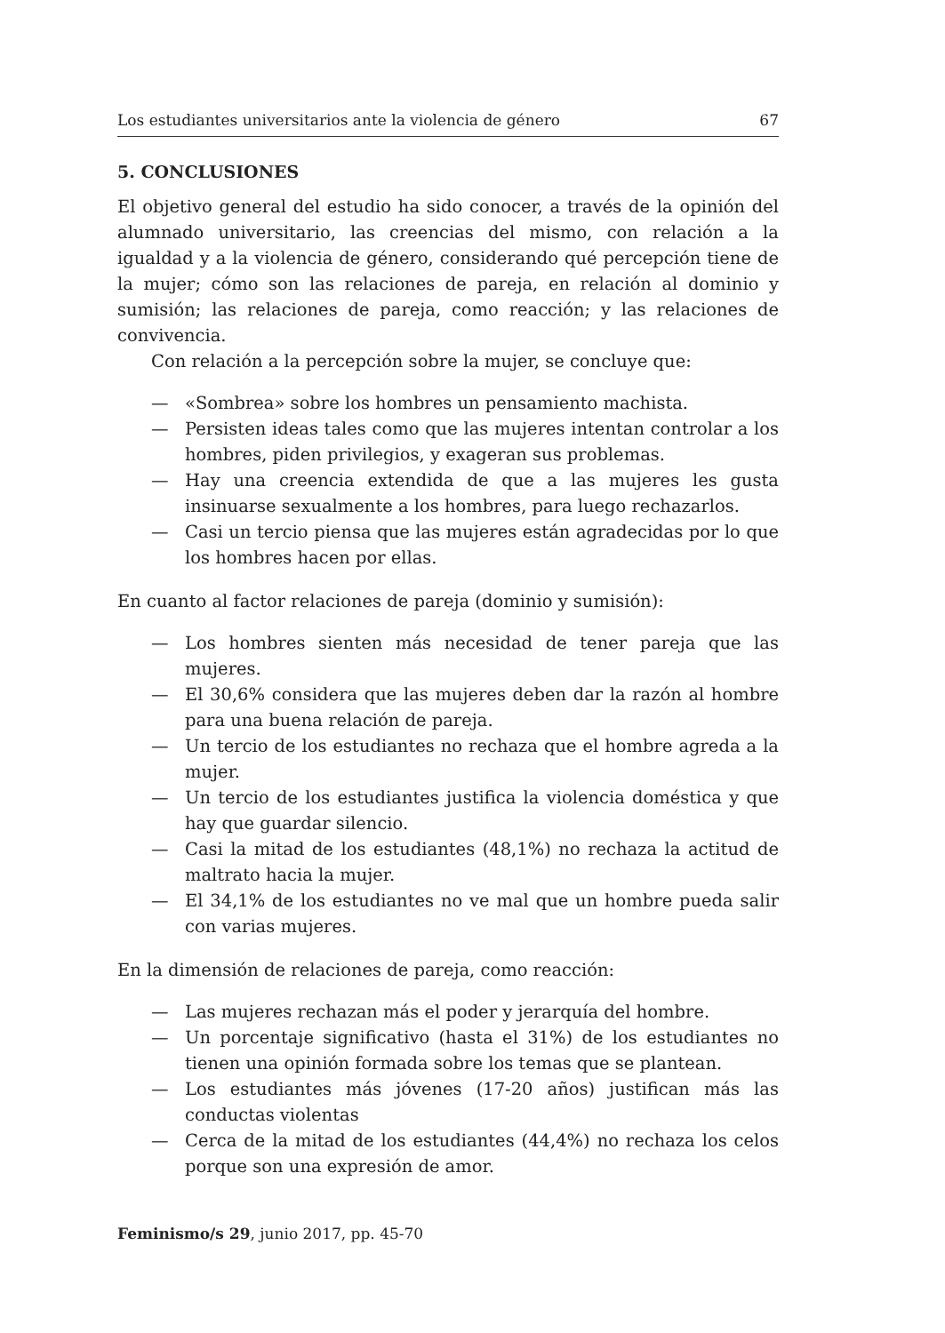Los estudiantes universitarios ante la violencia de género 67
5. CONCLUSIONES
El objetivo general del estudio ha sido conocer, a través de la opinión del alumnado universitario, las creencias del mismo, con relación a la igualdad y a la violencia de género, considerando qué percepción tiene de la mujer; cómo son las relaciones de pareja, en relación al dominio y sumisión; las relaciones de pareja, como reacción; y las relaciones de convivencia.
Con relación a la percepción sobre la mujer, se concluye que:
— «Sombrea» sobre los hombres un pensamiento machista.
— Persisten ideas tales como que las mujeres intentan controlar a los hombres, piden privilegios, y exageran sus problemas.
— Hay una creencia extendida de que a las mujeres les gusta insinuarse sexualmente a los hombres, para luego rechazarlos.
— Casi un tercio piensa que las mujeres están agradecidas por lo que los hombres hacen por ellas.
En cuanto al factor relaciones de pareja (dominio y sumisión):
— Los hombres sienten más necesidad de tener pareja que las mujeres.
— El 30,6% considera que las mujeres deben dar la razón al hombre para una buena relación de pareja.
— Un tercio de los estudiantes no rechaza que el hombre agreda a la mujer.
— Un tercio de los estudiantes justifica la violencia doméstica y que hay que guardar silencio.
— Casi la mitad de los estudiantes (48,1%) no rechaza la actitud de maltrato hacia la mujer.
— El 34,1% de los estudiantes no ve mal que un hombre pueda salir con varias mujeres.
En la dimensión de relaciones de pareja, como reacción:
— Las mujeres rechazan más el poder y jerarquía del hombre.
— Un porcentaje significativo (hasta el 31%) de los estudiantes no tienen una opinión formada sobre los temas que se plantean.
— Los estudiantes más jóvenes (17-20 años) justifican más las conductas violentas
— Cerca de la mitad de los estudiantes (44,4%) no rechaza los celos porque son una expresión de amor.
Feminismo/s 29, junio 2017, pp. 45-70